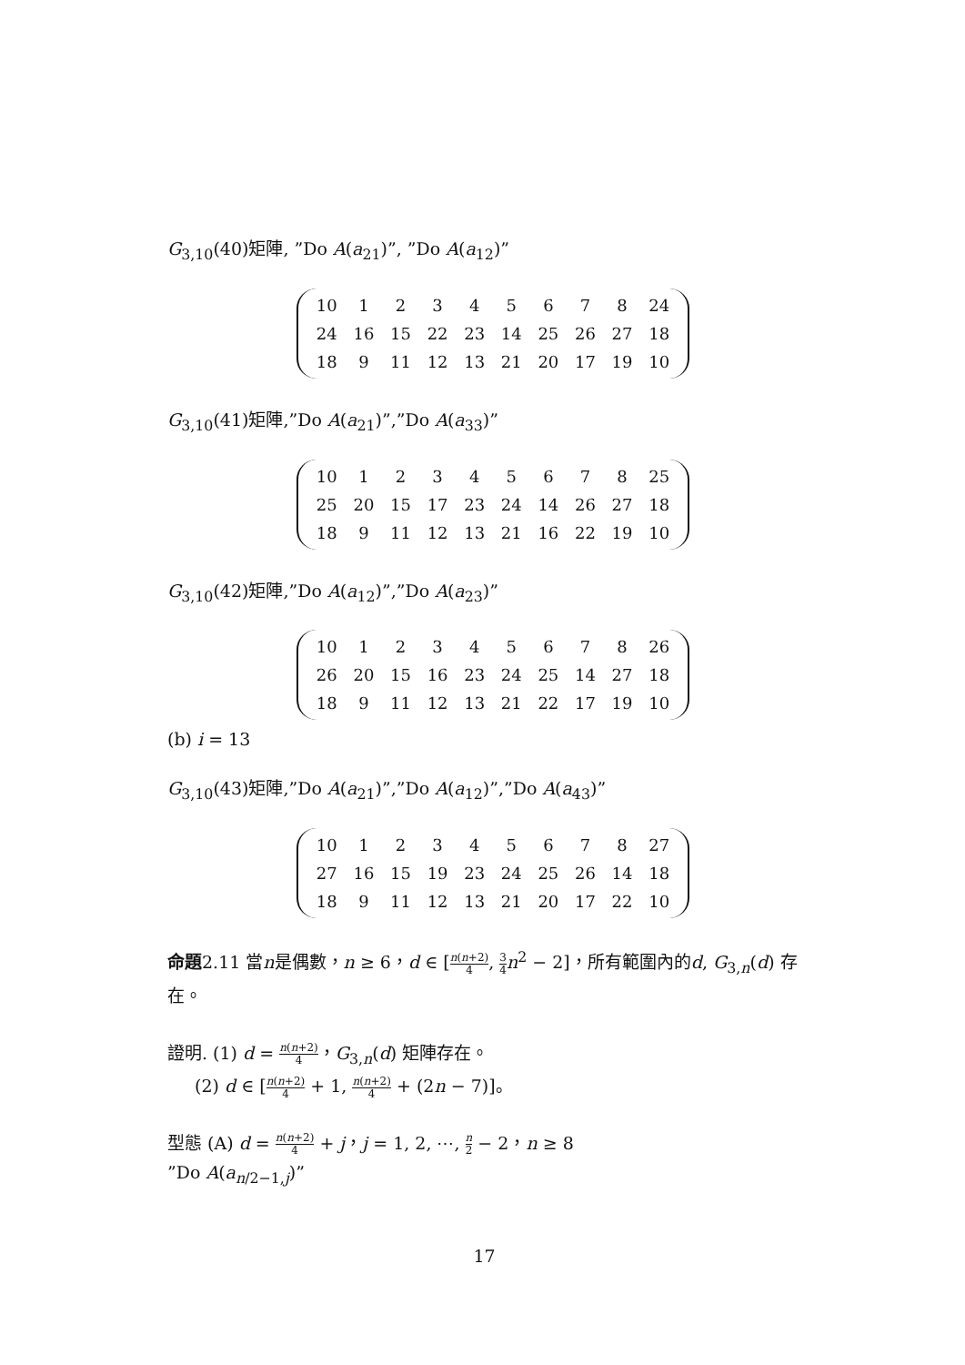G<sub>3,10</sub>(40)矩陣, ”Do A(a<sub>21</sub>)”, ”Do A(a<sub>12</sub>)”
| 10 | 1 | 2 | 3 | 4 | 5 | 6 | 7 | 8 | 24 |
| 24 | 16 | 15 | 22 | 23 | 14 | 25 | 26 | 27 | 18 |
| 18 | 9 | 11 | 12 | 13 | 21 | 20 | 17 | 19 | 10 |
G<sub>3,10</sub>(41)矩陣,”Do A(a<sub>21</sub>)”,”Do A(a<sub>33</sub>)”
| 10 | 1 | 2 | 3 | 4 | 5 | 6 | 7 | 8 | 25 |
| 25 | 20 | 15 | 17 | 23 | 24 | 14 | 26 | 27 | 18 |
| 18 | 9 | 11 | 12 | 13 | 21 | 16 | 22 | 19 | 10 |
G<sub>3,10</sub>(42)矩陣,”Do A(a<sub>12</sub>)”,”Do A(a<sub>23</sub>)”
| 10 | 1 | 2 | 3 | 4 | 5 | 6 | 7 | 8 | 26 |
| 26 | 20 | 15 | 16 | 23 | 24 | 25 | 14 | 27 | 18 |
| 18 | 9 | 11 | 12 | 13 | 21 | 22 | 17 | 19 | 10 |
(b) i = 13
G<sub>3,10</sub>(43)矩陣,”Do A(a<sub>21</sub>)”,”Do A(a<sub>12</sub>)”,”Do A(a<sub>43</sub>)”
| 10 | 1 | 2 | 3 | 4 | 5 | 6 | 7 | 8 | 27 |
| 27 | 16 | 15 | 19 | 23 | 24 | 25 | 26 | 14 | 18 |
| 18 | 9 | 11 | 12 | 13 | 21 | 20 | 17 | 22 | 10 |
命題2.11 當n是偶數，n ≥ 6，d ∈ [n(n+2) 4, 3 4 n<sup>2</sup> − 2]，所有範圍內的d, G<sub>3,n</sub>(d) 存在。
證明. (1) d = n(n+2) 4，G<sub>3,n</sub>(d) 矩陣存在。
(2) d ∈ [n(n+2) 4 + 1, n(n+2) 4 + (2n − 7)]。
型態 (A) d = n(n+2) 4 + j，j = 1, 2, ⋯, n 2 − 2，n ≥ 8
”Do A(a<sub>n/2−1,j</sub>)”
17